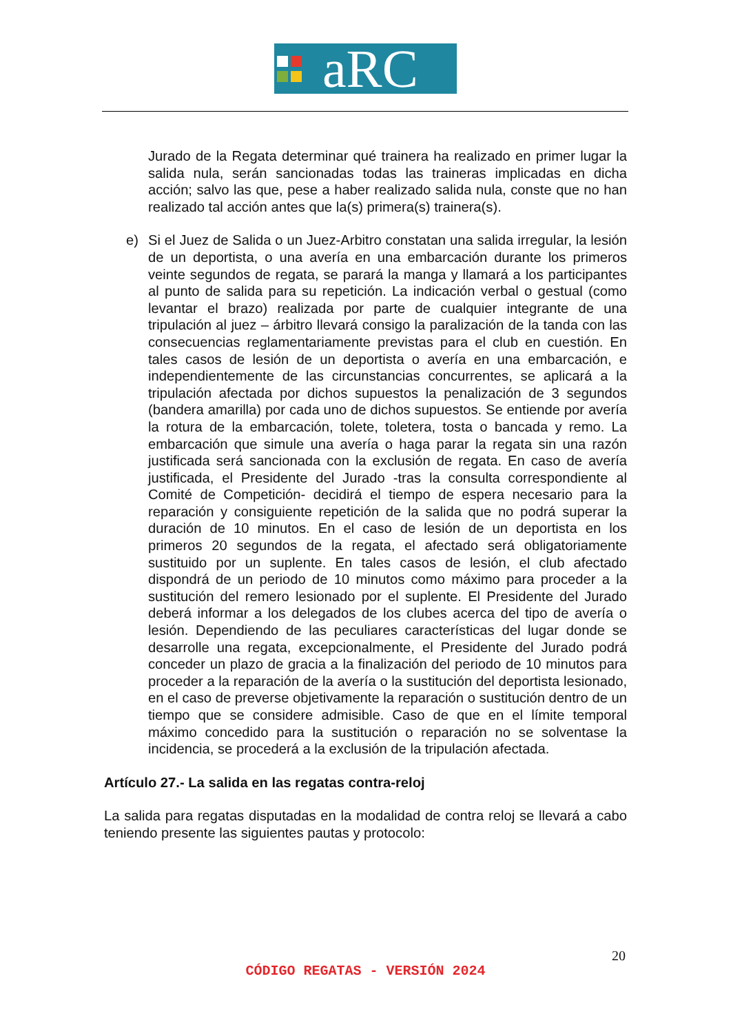aRC
Jurado de la Regata determinar qué trainera ha realizado en primer lugar la salida nula, serán sancionadas todas las traineras implicadas en dicha acción; salvo las que, pese a haber realizado salida nula, conste que no han realizado tal acción antes que la(s) primera(s) trainera(s).
e) Si el Juez de Salida o un Juez-Arbitro constatan una salida irregular, la lesión de un deportista, o una avería en una embarcación durante los primeros veinte segundos de regata, se parará la manga y llamará a los participantes al punto de salida para su repetición. La indicación verbal o gestual (como levantar el brazo) realizada por parte de cualquier integrante de una tripulación al juez – árbitro llevará consigo la paralización de la tanda con las consecuencias reglamentariamente previstas para el club en cuestión. En tales casos de lesión de un deportista o avería en una embarcación, e independientemente de las circunstancias concurrentes, se aplicará a la tripulación afectada por dichos supuestos la penalización de 3 segundos (bandera amarilla) por cada uno de dichos supuestos. Se entiende por avería la rotura de la embarcación, tolete, toletera, tosta o bancada y remo. La embarcación que simule una avería o haga parar la regata sin una razón justificada será sancionada con la exclusión de regata. En caso de avería justificada, el Presidente del Jurado -tras la consulta correspondiente al Comité de Competición- decidirá el tiempo de espera necesario para la reparación y consiguiente repetición de la salida que no podrá superar la duración de 10 minutos. En el caso de lesión de un deportista en los primeros 20 segundos de la regata, el afectado será obligatoriamente sustituido por un suplente. En tales casos de lesión, el club afectado dispondrá de un periodo de 10 minutos como máximo para proceder a la sustitución del remero lesionado por el suplente. El Presidente del Jurado deberá informar a los delegados de los clubes acerca del tipo de avería o lesión. Dependiendo de las peculiares características del lugar donde se desarrolle una regata, excepcionalmente, el Presidente del Jurado podrá conceder un plazo de gracia a la finalización del periodo de 10 minutos para proceder a la reparación de la avería o la sustitución del deportista lesionado, en el caso de preverse objetivamente la reparación o sustitución dentro de un tiempo que se considere admisible. Caso de que en el límite temporal máximo concedido para la sustitución o reparación no se solventase la incidencia, se procederá a la exclusión de la tripulación afectada.
Artículo 27.- La salida en las regatas contra-reloj
La salida para regatas disputadas en la modalidad de contra reloj se llevará a cabo teniendo presente las siguientes pautas y protocolo:
20
CÓDIGO REGATAS - VERSIÓN 2024